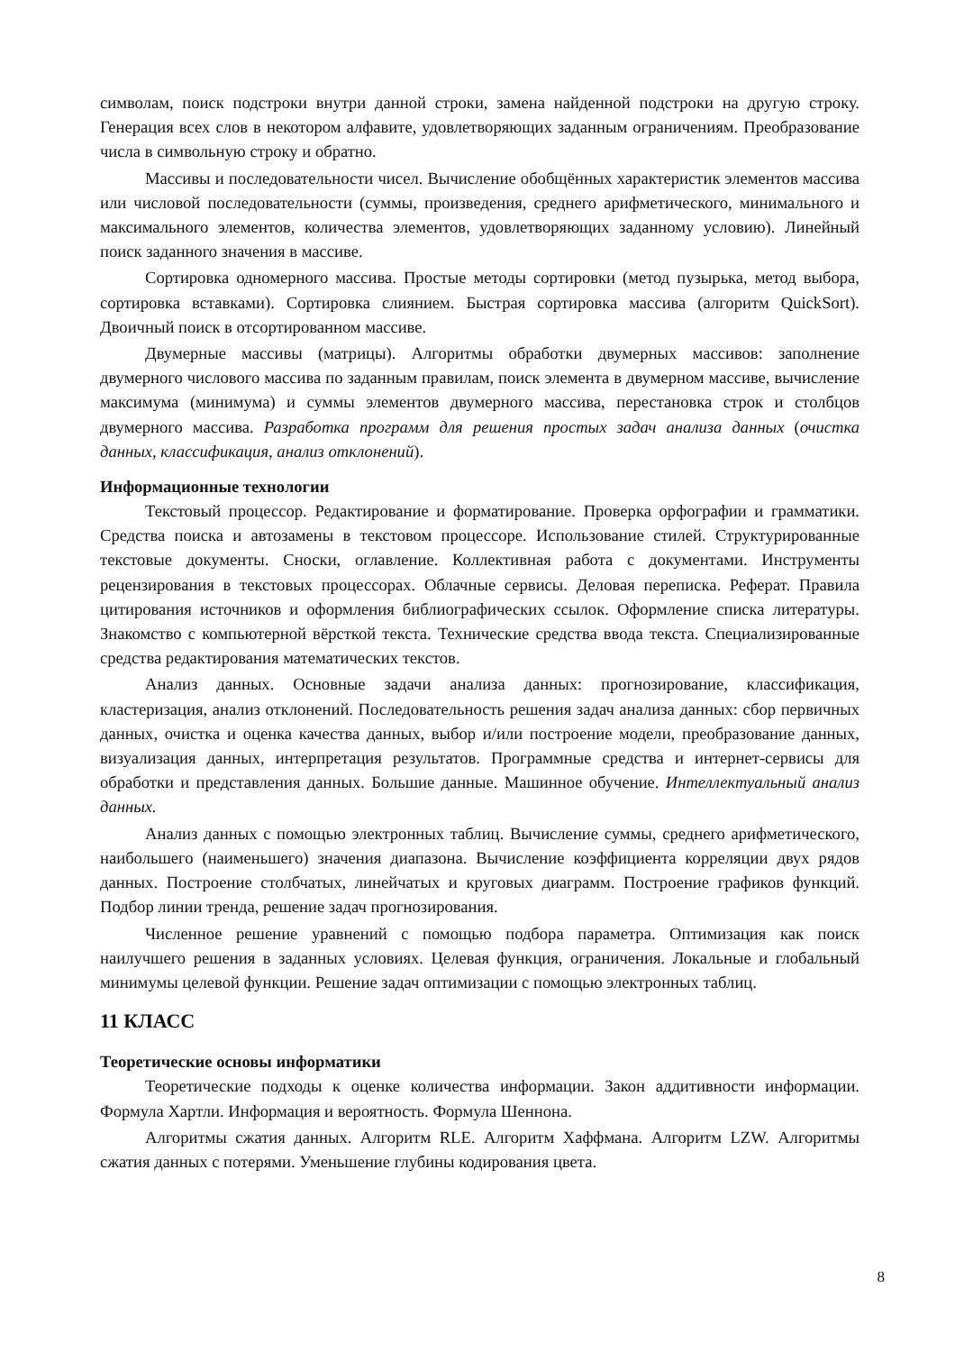символам, поиск подстроки внутри данной строки, замена найденной подстроки на другую строку. Генерация всех слов в некотором алфавите, удовлетворяющих заданным ограничениям. Преобразование числа в символьную строку и обратно.
Массивы и последовательности чисел. Вычисление обобщённых характеристик элементов массива или числовой последовательности (суммы, произведения, среднего арифметического, минимального и максимального элементов, количества элементов, удовлетворяющих заданному условию). Линейный поиск заданного значения в массиве.
Сортировка одномерного массива. Простые методы сортировки (метод пузырька, метод выбора, сортировка вставками). Сортировка слиянием. Быстрая сортировка массива (алгоритм QuickSort). Двоичный поиск в отсортированном массиве.
Двумерные массивы (матрицы). Алгоритмы обработки двумерных массивов: заполнение двумерного числового массива по заданным правилам, поиск элемента в двумерном массиве, вычисление максимума (минимума) и суммы элементов двумерного массива, перестановка строк и столбцов двумерного массива. Разработка программ для решения простых задач анализа данных (очистка данных, классификация, анализ отклонений).
Информационные технологии
Текстовый процессор. Редактирование и форматирование. Проверка орфографии и грамматики. Средства поиска и автозамены в текстовом процессоре. Использование стилей. Структурированные текстовые документы. Сноски, оглавление. Коллективная работа с документами. Инструменты рецензирования в текстовых процессорах. Облачные сервисы. Деловая переписка. Реферат. Правила цитирования источников и оформления библиографических ссылок. Оформление списка литературы. Знакомство с компьютерной вёрсткой текста. Технические средства ввода текста. Специализированные средства редактирования математических текстов.
Анализ данных. Основные задачи анализа данных: прогнозирование, классификация, кластеризация, анализ отклонений. Последовательность решения задач анализа данных: сбор первичных данных, очистка и оценка качества данных, выбор и/или построение модели, преобразование данных, визуализация данных, интерпретация результатов. Программные средства и интернет-сервисы для обработки и представления данных. Большие данные. Машинное обучение. Интеллектуальный анализ данных.
Анализ данных с помощью электронных таблиц. Вычисление суммы, среднего арифметического, наибольшего (наименьшего) значения диапазона. Вычисление коэффициента корреляции двух рядов данных. Построение столбчатых, линейчатых и круговых диаграмм. Построение графиков функций. Подбор линии тренда, решение задач прогнозирования.
Численное решение уравнений с помощью подбора параметра. Оптимизация как поиск наилучшего решения в заданных условиях. Целевая функция, ограничения. Локальные и глобальный минимумы целевой функции. Решение задач оптимизации с помощью электронных таблиц.
11 КЛАСС
Теоретические основы информатики
Теоретические подходы к оценке количества информации. Закон аддитивности информации. Формула Хартли. Информация и вероятность. Формула Шеннона.
Алгоритмы сжатия данных. Алгоритм RLE. Алгоритм Хаффмана. Алгоритм LZW. Алгоритмы сжатия данных с потерями. Уменьшение глубины кодирования цвета.
8